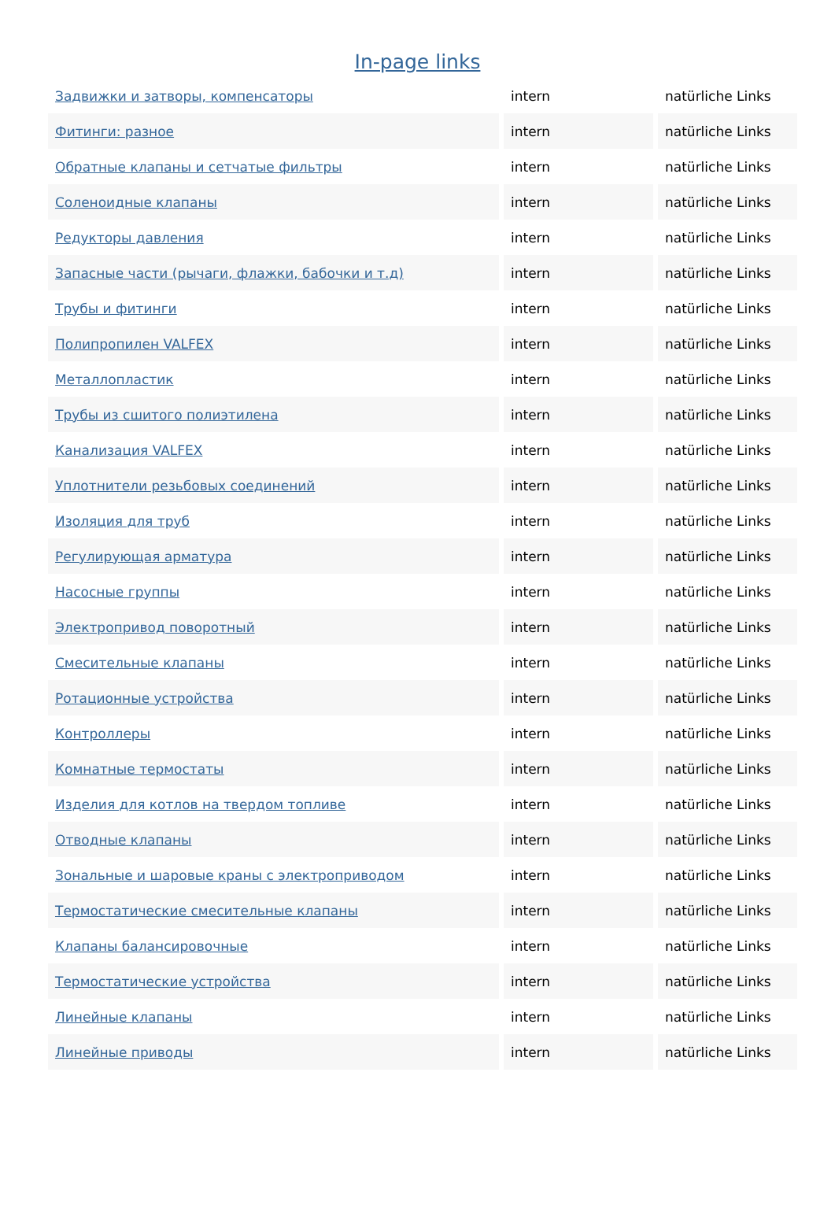In-page links
| Задвижки и затворы, компенсаторы | intern | natürliche Links |
| Фитинги: разное | intern | natürliche Links |
| Обратные клапаны и сетчатые фильтры | intern | natürliche Links |
| Соленоидные клапаны | intern | natürliche Links |
| Редукторы давления | intern | natürliche Links |
| Запасные части (рычаги, флажки, бабочки и т.д) | intern | natürliche Links |
| Трубы и фитинги | intern | natürliche Links |
| Полипропилен VALFEX | intern | natürliche Links |
| Металлопластик | intern | natürliche Links |
| Трубы из сшитого полиэтилена | intern | natürliche Links |
| Канализация VALFEX | intern | natürliche Links |
| Уплотнители резьбовых соединений | intern | natürliche Links |
| Изоляция для труб | intern | natürliche Links |
| Регулирующая арматура | intern | natürliche Links |
| Насосные группы | intern | natürliche Links |
| Электропривод поворотный | intern | natürliche Links |
| Смесительные клапаны | intern | natürliche Links |
| Ротационные устройства | intern | natürliche Links |
| Контроллеры | intern | natürliche Links |
| Комнатные термостаты | intern | natürliche Links |
| Изделия для котлов на твердом топливе | intern | natürliche Links |
| Отводные клапаны | intern | natürliche Links |
| Зональные и шаровые краны с электроприводом | intern | natürliche Links |
| Термостатические смесительные клапаны | intern | natürliche Links |
| Клапаны балансировочные | intern | natürliche Links |
| Термостатические устройства | intern | natürliche Links |
| Линейные клапаны | intern | natürliche Links |
| Линейные приводы | intern | natürliche Links |